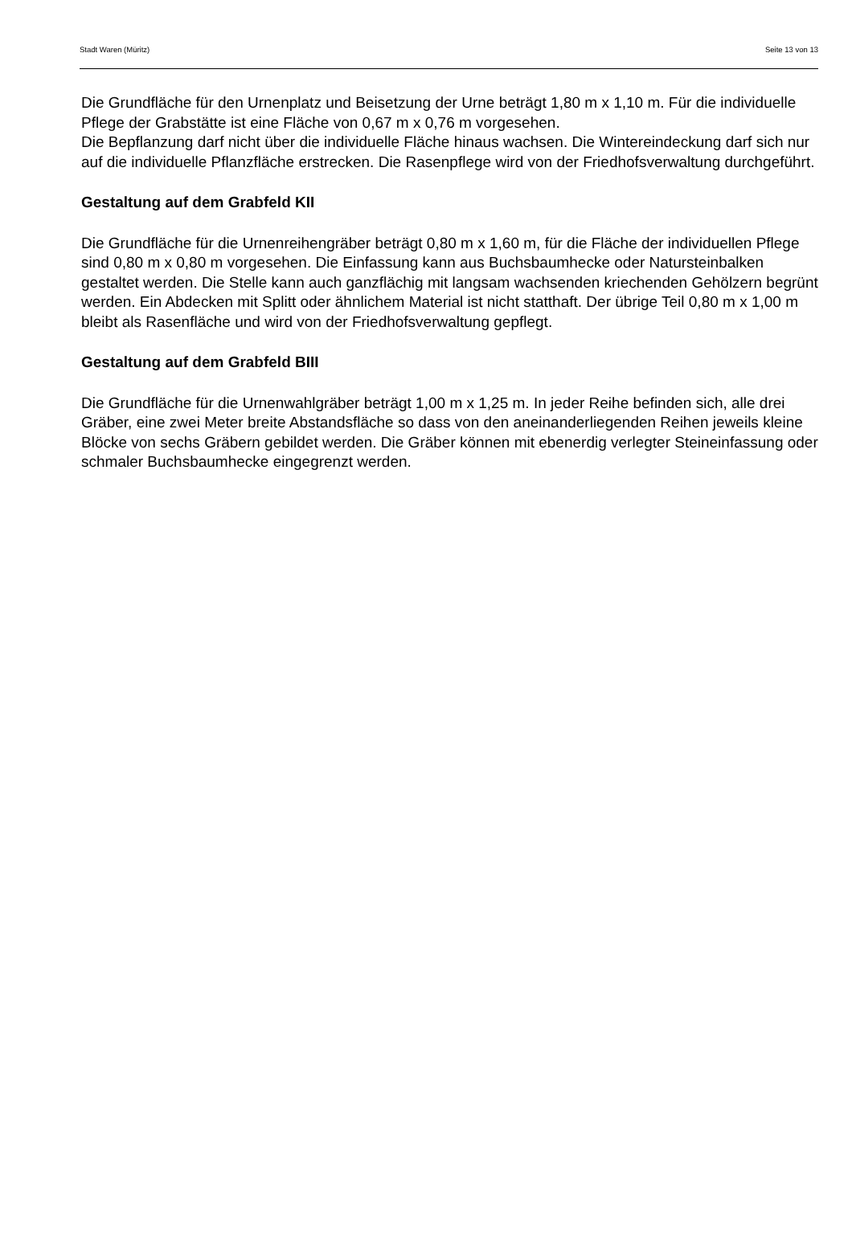Stadt Waren (Müritz) Seite 13 von 13
Die Grundfläche für den Urnenplatz und Beisetzung der Urne beträgt 1,80 m x 1,10 m. Für die individuelle Pflege der Grabstätte ist eine Fläche von 0,67 m x 0,76 m vorgesehen.
Die Bepflanzung darf nicht über die individuelle Fläche hinaus wachsen. Die Wintereindeckung darf sich nur auf die individuelle Pflanzfläche erstrecken. Die Rasenpflege wird von der Friedhofsverwaltung durchgeführt.
Gestaltung auf dem Grabfeld KII
Die Grundfläche für die Urnenreihengräber beträgt 0,80 m x 1,60 m, für die Fläche der individuellen Pflege sind 0,80 m x 0,80 m vorgesehen. Die Einfassung kann aus Buchsbaumhecke oder Natursteinbalken gestaltet werden. Die Stelle kann auch ganzflächig mit langsam wachsenden kriechenden Gehölzern begrünt werden. Ein Abdecken mit Splitt oder ähnlichem Material ist nicht statthaft. Der übrige Teil 0,80 m x 1,00 m bleibt als Rasenfläche und wird von der Friedhofsverwaltung gepflegt.
Gestaltung auf dem Grabfeld BIII
Die Grundfläche für die Urnenwahlgräber beträgt 1,00 m x 1,25 m. In jeder Reihe befinden sich, alle drei Gräber, eine zwei Meter breite Abstandsfläche so dass von den aneinanderliegenden Reihen jeweils kleine Blöcke von sechs Gräbern gebildet werden. Die Gräber können mit ebenerdig verlegter Steineinfassung oder schmaler Buchsbaumhecke eingegrenzt werden.